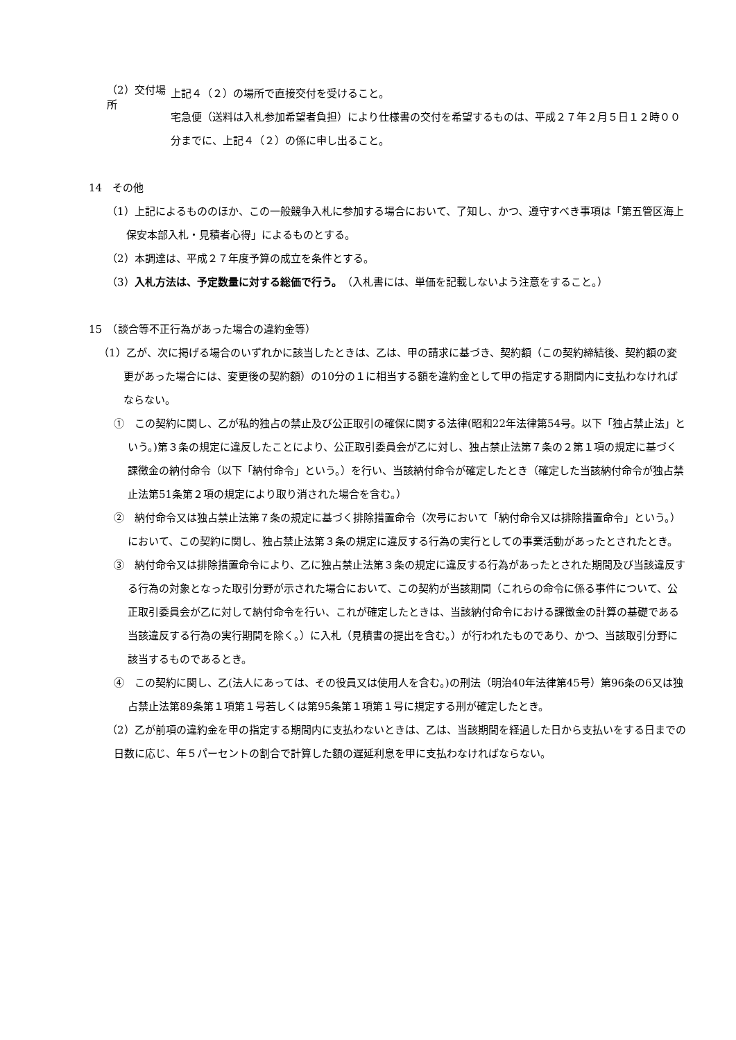（2）交付場所
上記４（２）の場所で直接交付を受けること。
宅急便（送料は入札参加希望者負担）により仕様書の交付を希望するものは、平成２７年２月５日１２時００分までに、上記４（２）の係に申し出ること。
14　その他
（1）上記によるもののほか、この一般競争入札に参加する場合において、了知し、かつ、遵守すべき事項は「第五管区海上保安本部入札・見積者心得」によるものとする。
（2）本調達は、平成２７年度予算の成立を条件とする。
（3）入札方法は、予定数量に対する総価で行う。（入札書には、単価を記載しないよう注意をすること。）
15　（談合等不正行為があった場合の違約金等）
（1）乙が、次に掲げる場合のいずれかに該当したときは、乙は、甲の請求に基づき、契約額（この契約締結後、契約額の変更があった場合には、変更後の契約額）の10分の１に相当する額を違約金として甲の指定する期間内に支払わなければならない。
①　この契約に関し、乙が私的独占の禁止及び公正取引の確保に関する法律(昭和22年法律第54号。以下「独占禁止法」という。)第３条の規定に違反したことにより、公正取引委員会が乙に対し、独占禁止法第７条の２第１項の規定に基づく課徴金の納付命令（以下「納付命令」という。）を行い、当該納付命令が確定したとき（確定した当該納付命令が独占禁止法第51条第２項の規定により取り消された場合を含む。）
②　納付命令又は独占禁止法第７条の規定に基づく排除措置命令（次号において「納付命令又は排除措置命令」という。）において、この契約に関し、独占禁止法第３条の規定に違反する行為の実行としての事業活動があったとされたとき。
③　納付命令又は排除措置命令により、乙に独占禁止法第３条の規定に違反する行為があったとされた期間及び当該違反する行為の対象となった取引分野が示された場合において、この契約が当該期間（これらの命令に係る事件について、公正取引委員会が乙に対して納付命令を行い、これが確定したときは、当該納付命令における課徴金の計算の基礎である当該違反する行為の実行期間を除く。）に入札（見積書の提出を含む。）が行われたものであり、かつ、当該取引分野に該当するものであるとき。
④　この契約に関し、乙(法人にあっては、その役員又は使用人を含む。)の刑法（明治40年法律第45号）第96条の6又は独占禁止法第89条第１項第１号若しくは第95条第１項第１号に規定する刑が確定したとき。
（2）乙が前項の違約金を甲の指定する期間内に支払わないときは、乙は、当該期間を経過した日から支払いをする日までの日数に応じ、年５パーセントの割合で計算した額の遅延利息を甲に支払わなければならない。